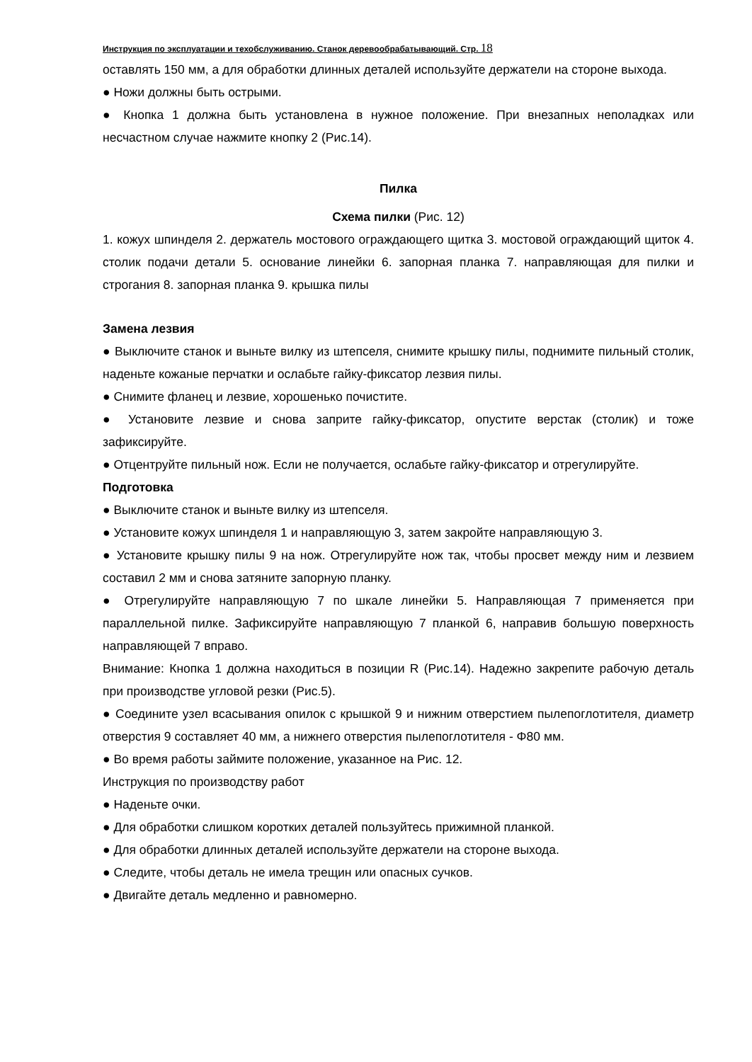Инструкция по эксплуатации и техобслуживанию. Станок деревообрабатывающий. Стр. 18
оставлять 150 мм, а для обработки длинных деталей используйте держатели на стороне выхода.
● Ножи должны быть острыми.
● Кнопка 1 должна быть установлена в нужное положение. При внезапных неполадках или несчастном случае нажмите кнопку 2 (Рис.14).
Пилка
Схема пилки (Рис. 12)
1. кожух шпинделя 2. держатель мостового ограждающего щитка 3. мостовой ограждающий щиток 4. столик подачи детали 5. основание линейки 6. запорная планка 7. направляющая для пилки и строгания 8. запорная планка 9. крышка пилы
Замена лезвия
● Выключите станок и выньте вилку из штепселя, снимите крышку пилы, поднимите пильный столик, наденьте кожаные перчатки и ослабьте гайку-фиксатор лезвия пилы.
● Снимите фланец и лезвие, хорошенько почистите.
● Установите лезвие и снова заприте гайку-фиксатор, опустите верстак (столик) и тоже зафиксируйте.
● Отцентруйте пильный нож. Если не получается, ослабьте гайку-фиксатор и отрегулируйте.
Подготовка
● Выключите станок и выньте вилку из штепселя.
● Установите кожух шпинделя 1 и направляющую 3, затем закройте направляющую 3.
● Установите крышку пилы 9 на нож. Отрегулируйте нож так, чтобы просвет между ним и лезвием составил 2 мм и снова затяните запорную планку.
● Отрегулируйте направляющую 7 по шкале линейки 5. Направляющая 7 применяется при параллельной пилке. Зафиксируйте направляющую 7 планкой 6, направив большую поверхность направляющей 7 вправо.
Внимание: Кнопка 1 должна находиться в позиции R (Рис.14). Надежно закрепите рабочую деталь при производстве угловой резки (Рис.5).
● Соедините узел всасывания опилок с крышкой 9 и нижним отверстием пылепоглотителя, диаметр отверстия 9 составляет 40 мм, а нижнего отверстия пылепоглотителя - Φ80 мм.
● Во время работы займите положение, указанное на Рис. 12.
Инструкция по производству работ
● Наденьте очки.
● Для обработки слишком коротких деталей пользуйтесь прижимной планкой.
● Для обработки длинных деталей используйте держатели на стороне выхода.
● Следите, чтобы деталь не имела трещин или опасных сучков.
● Двигайте деталь медленно и равномерно.